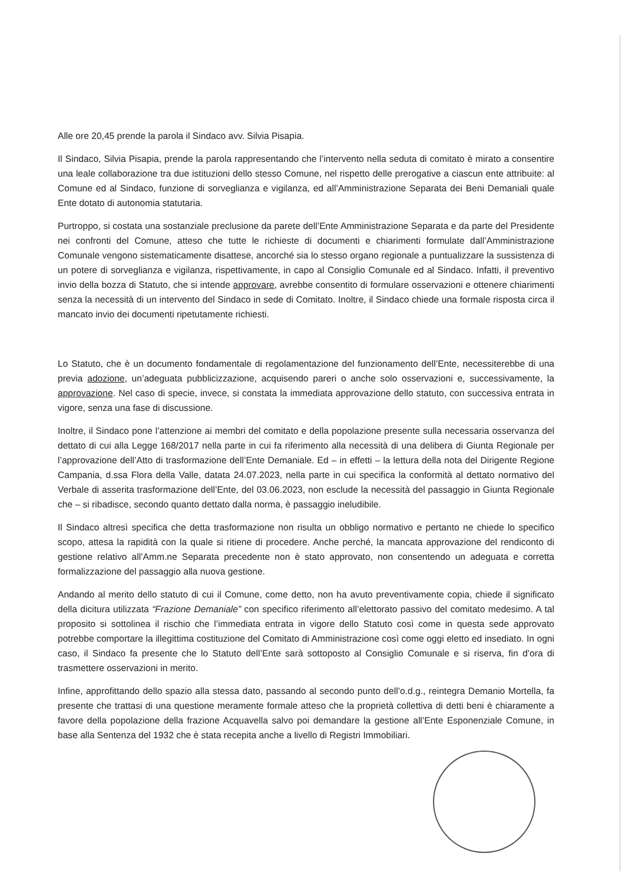Alle ore 20,45 prende la parola il Sindaco avv. Silvia Pisapia.
Il Sindaco, Silvia Pisapia, prende la parola rappresentando che l’intervento nella seduta di comitato è mirato a consentire una leale collaborazione tra due istituzioni dello stesso Comune, nel rispetto delle prerogative a ciascun ente attribuite: al Comune ed al Sindaco, funzione di sorveglianza e vigilanza, ed all’Amministrazione Separata dei Beni Demaniali quale Ente dotato di autonomia statutaria.
Purtroppo, si costata una sostanziale preclusione da parete dell’Ente Amministrazione Separata e da parte del Presidente nei confronti del Comune, atteso che tutte le richieste di documenti e chiarimenti formulate dall’Amministrazione Comunale vengono sistematicamente disattese, ancorché sia lo stesso organo regionale a puntualizzare la sussistenza di un potere di sorveglianza e vigilanza, rispettivamente, in capo al Consiglio Comunale ed al Sindaco. Infatti, il preventivo invio della bozza di Statuto, che si intende approvare, avrebbe consentito di formulare osservazioni e ottenere chiarimenti senza la necessità di un intervento del Sindaco in sede di Comitato. Inoltre, il Sindaco chiede una formale risposta circa il mancato invio dei documenti ripetutamente richiesti.
Lo Statuto, che è un documento fondamentale di regolamentazione del funzionamento dell’Ente, necessiterebbe di una previa adozione, un’adeguata pubblicizzazione, acquisendo pareri o anche solo osservazioni e, successivamente, la approvazione. Nel caso di specie, invece, si constata la immediata approvazione dello statuto, con successiva entrata in vigore, senza una fase di discussione.
Inoltre, il Sindaco pone l’attenzione ai membri del comitato e della popolazione presente sulla necessaria osservanza del dettato di cui alla Legge 168/2017 nella parte in cui fa riferimento alla necessità di una delibera di Giunta Regionale per l’approvazione dell’Atto di trasformazione dell’Ente Demaniale. Ed – in effetti – la lettura della nota del Dirigente Regione Campania, d.ssa Flora della Valle, datata 24.07.2023, nella parte in cui specifica la conformità al dettato normativo del Verbale di asserita trasformazione dell’Ente, del 03.06.2023, non esclude la necessità del passaggio in Giunta Regionale che – si ribadisce, secondo quanto dettato dalla norma, è passaggio ineludibile.
Il Sindaco altresì specifica che detta trasformazione non risulta un obbligo normativo e pertanto ne chiede lo specifico scopo, attesa la rapidità con la quale si ritiene di procedere. Anche perché, la mancata approvazione del rendiconto di gestione relativo all’Amm.ne Separata precedente non è stato approvato, non consentendo un adeguata e corretta formalizzazione del passaggio alla nuova gestione.
Andando al merito dello statuto di cui il Comune, come detto, non ha avuto preventivamente copia, chiede il significato della dicitura utilizzata “Frazione Demaniale” con specifico riferimento all’elettorato passivo del comitato medesimo. A tal proposito si sottolinea il rischio che l’immediata entrata in vigore dello Statuto così come in questa sede approvato potrebbe comportare la illegittima costituzione del Comitato di Amministrazione così come oggi eletto ed insediato. In ogni caso, il Sindaco fa presente che lo Statuto dell’Ente sarà sottoposto al Consiglio Comunale e si riserva, fin d’ora di trasmettere osservazioni in merito.
Infine, approfittando dello spazio alla stessa dato, passando al secondo punto dell’o.d.g., reintegra Demanio Mortella, fa presente che trattasi di una questione meramente formale atteso che la proprietà collettiva di detti beni è chiaramente a favore della popolazione della frazione Acquavella salvo poi demandare la gestione all’Ente Esponenziale Comune, in base alla Sentenza del 1932 che è stata recepita anche a livello di Registri Immobiliari.